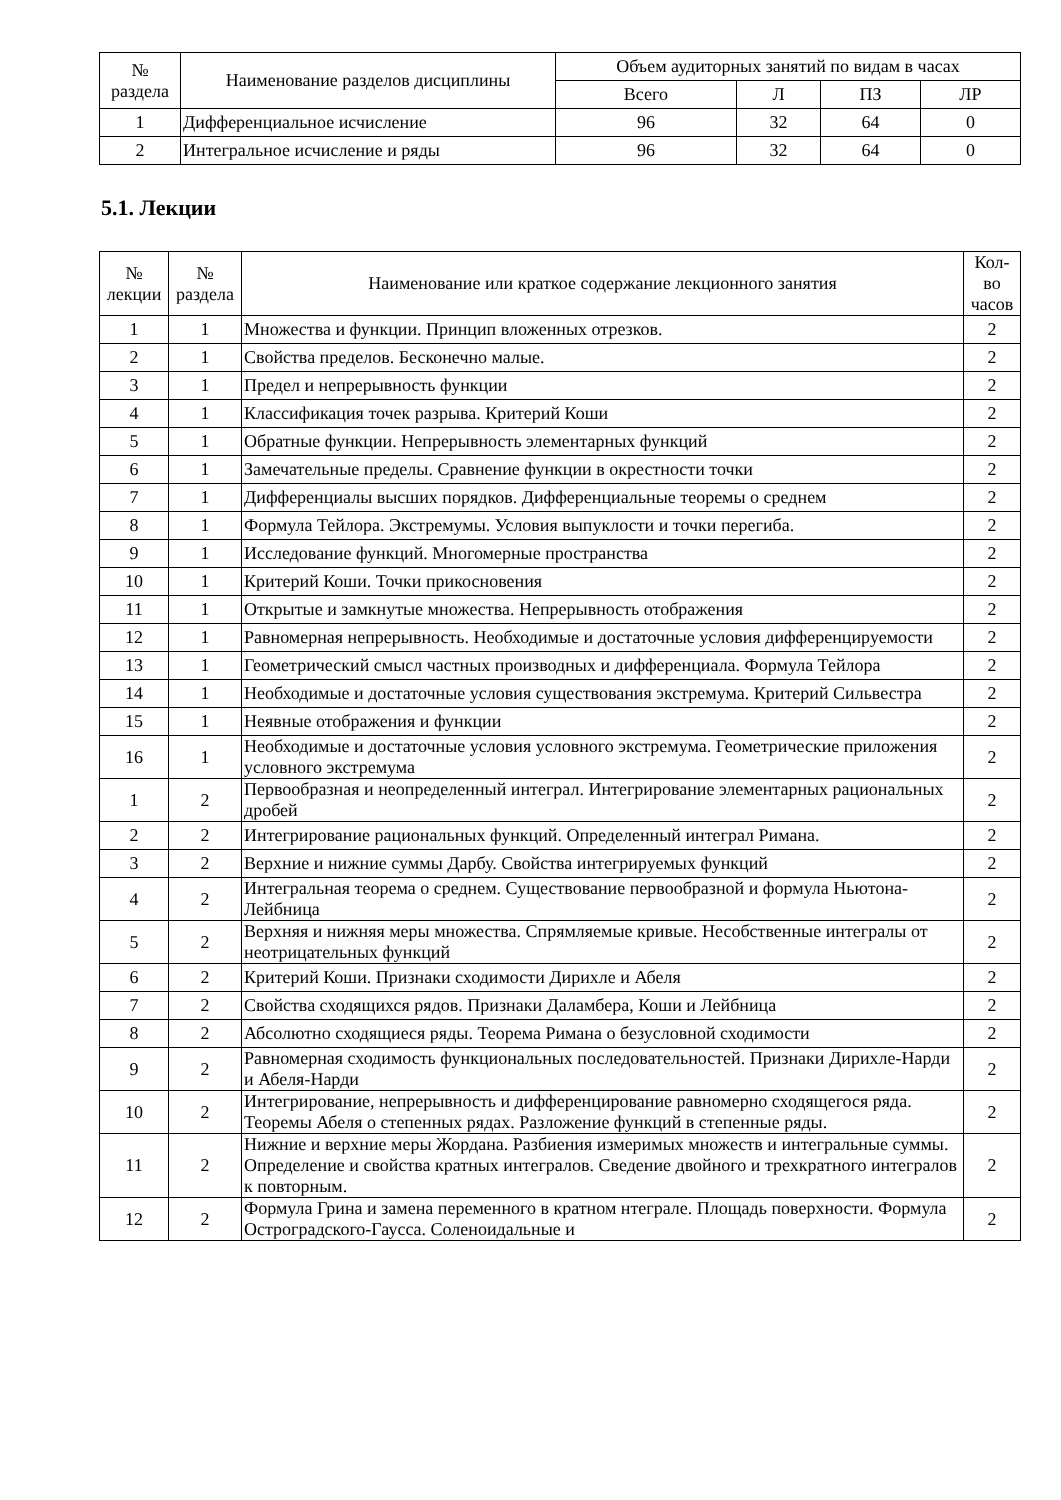| № раздела | Наименование разделов дисциплины | Объем аудиторных занятий по видам в часах | | | |
| --- | --- | --- | --- | --- | --- |
| | | Всего | Л | ПЗ | ЛР |
| 1 | Дифференциальное исчисление | 96 | 32 | 64 | 0 |
| 2 | Интегральное исчисление и ряды | 96 | 32 | 64 | 0 |
5.1. Лекции
| № лекции | № раздела | Наименование или краткое содержание лекционного занятия | Кол- во часов |
| --- | --- | --- | --- |
| 1 | 1 | Множества и функции. Принцип вложенных отрезков. | 2 |
| 2 | 1 | Свойства пределов. Бесконечно малые. | 2 |
| 3 | 1 | Предел и непрерывность функции | 2 |
| 4 | 1 | Классификация точек разрыва. Критерий Коши | 2 |
| 5 | 1 | Обратные функции. Непрерывность элементарных функций | 2 |
| 6 | 1 | Замечательные пределы. Сравнение функции в окрестности точки | 2 |
| 7 | 1 | Дифференциалы высших порядков. Дифференциальные теоремы о среднем | 2 |
| 8 | 1 | Формула Тейлора. Экстремумы. Условия выпуклости и точки перегиба. | 2 |
| 9 | 1 | Исследование функций. Многомерные пространства | 2 |
| 10 | 1 | Критерий Коши. Точки прикосновения | 2 |
| 11 | 1 | Открытые и замкнутые множества. Непрерывность отображения | 2 |
| 12 | 1 | Равномерная непрерывность. Необходимые и достаточные условия дифференцируемости | 2 |
| 13 | 1 | Геометрический смысл частных производных и дифференциала. Формула Тейлора | 2 |
| 14 | 1 | Необходимые и достаточные условия существования экстремума. Критерий Сильвестра | 2 |
| 15 | 1 | Неявные отображения и функции | 2 |
| 16 | 1 | Необходимые и достаточные условия условного экстремума. Геометрические приложения условного экстремума | 2 |
| 1 | 2 | Первообразная и неопределенный интеграл. Интегрирование элементарных рациональных дробей | 2 |
| 2 | 2 | Интегрирование рациональных функций. Определенный интеграл Римана. | 2 |
| 3 | 2 | Верхние и нижние суммы Дарбу. Свойства интегрируемых функций | 2 |
| 4 | 2 | Интегральная теорема о среднем. Существование первообразной и формула Ньютона-Лейбница | 2 |
| 5 | 2 | Верхняя и нижняя меры множества. Спрямляемые кривые. Несобственные интегралы от неотрицательных функций | 2 |
| 6 | 2 | Критерий Коши. Признаки сходимости Дирихле и Абеля | 2 |
| 7 | 2 | Свойства сходящихся рядов. Признаки Даламбера, Коши и Лейбница | 2 |
| 8 | 2 | Абсолютно сходящиеся ряды. Теорема Римана о безусловной сходимости | 2 |
| 9 | 2 | Равномерная сходимость функциональных последовательностей. Признаки Дирихле-Нарди и Абеля-Нарди | 2 |
| 10 | 2 | Интегрирование, непрерывность и дифференцирование равномерно сходящегося ряда. Теоремы Абеля о степенных рядах. Разложение функций в степенные ряды. | 2 |
| 11 | 2 | Нижние и верхние меры Жордана. Разбиения измеримых множеств и интегральные суммы. Определение и свойства кратных интегралов. Сведение двойного и трехкратного интегралов к повторным. | 2 |
| 12 | 2 | Формула Грина и замена переменного в кратном нтеграле. Площадь поверхности. Формула Остроградского-Гаусса. Соленоидальные и | 2 |